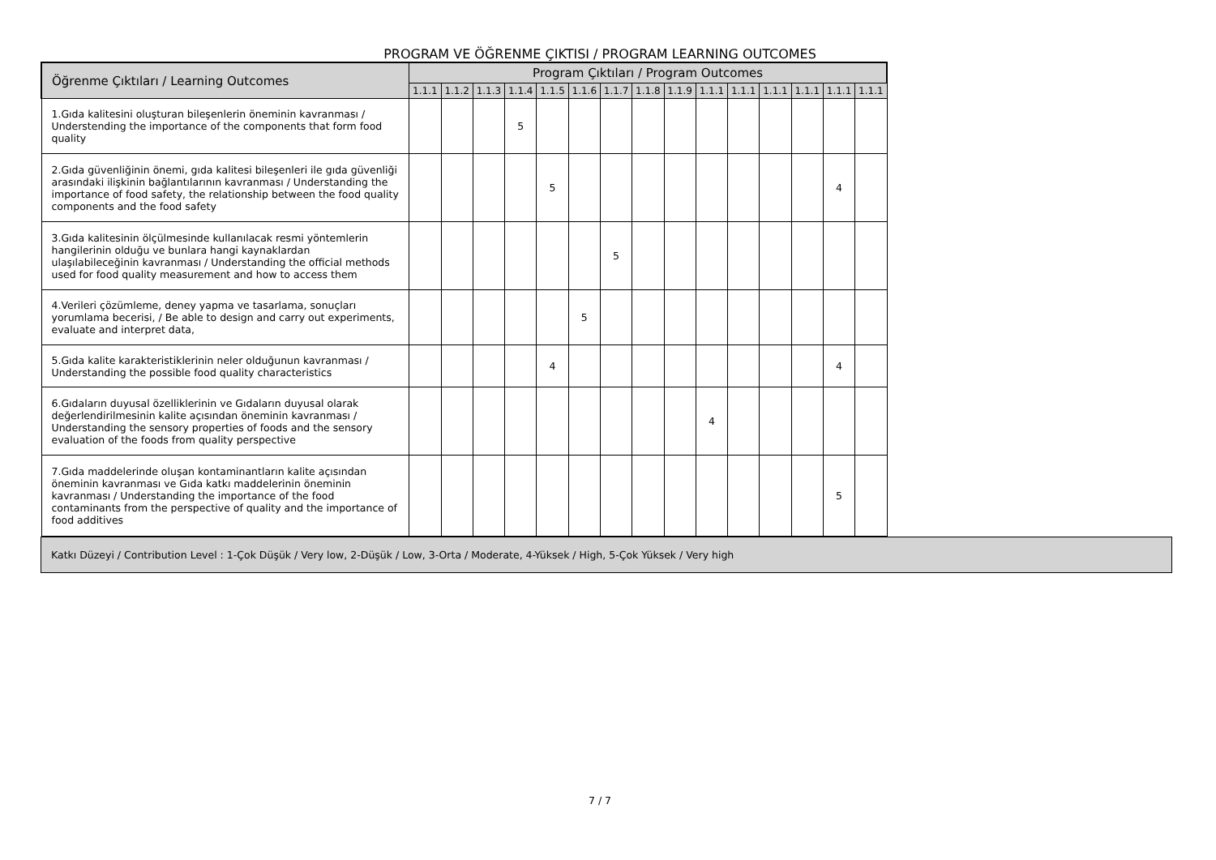PROGRAM VE ÖĞRENME ÇIKTISI / PROGRAM LEARNING OUTCOMES
| Öğrenme Çıktıları / Learning Outcomes | Program Çıktıları / Program Outcomes | | | | | | | | | | | | | | |
| --- | --- | --- | --- | --- | --- | --- | --- | --- | --- | --- | --- | --- | --- | --- | --- |
| | 1.1.1 | 1.1.2 | 1.1.3 | 1.1.4 | 1.1.5 | 1.1.6 | 1.1.7 | 1.1.8 | 1.1.9 | 1.1.1 | 1.1.1 | 1.1.1 | 1.1.1 | 1.1.1 | 1.1.1 |
| 1.Gıda kalitesini oluşturan bileşenlerin öneminin kavranması / Understending the importance of the components that form food quality | | | | 5 | | | | | | | | | | | |
| 2.Gıda güvenliğinin önemi, gıda kalitesi bileşenleri ile gıda güvenliği arasındaki ilişkinin bağlantılarının kavranması / Understanding the importance of food safety, the relationship between the food quality components and the food safety | | | | | 5 | | | | | | | | | 4 | |
| 3.Gıda kalitesinin ölçülmesinde kullanılacak resmi yöntemlerin hangilerinin olduğu ve bunlara hangi kaynaklardan ulaşılabileceğinin kavranması / Understanding the official methods used for food quality measurement and how to access them | | | | | | | 5 | | | | | | | | |
| 4.Verileri çözümleme, deney yapma ve tasarlama, sonuçları yorumlama becerisi, / Be able to design and carry out experiments, evaluate and interpret data, | | | | | | 5 | | | | | | | | | |
| 5.Gıda kalite karakteristiklerinin neler olduğunun kavranması / Understanding the possible food quality characteristics | | | | | 4 | | | | | | | | | 4 | |
| 6.Gıdaların duyusal özelliklerinin ve Gıdaların duyusal olarak değerlendirilmesinin kalite açısından öneminin kavranması / Understanding the sensory properties of foods and the sensory evaluation of the foods from quality perspective | | | | | | | | | | 4 | | | | | |
| 7.Gıda maddelerinde oluşan kontaminantların kalite açısından öneminin kavranması ve Gıda katkı maddelerinin öneminin kavranması / Understanding the importance of the food contaminants from the perspective of quality and the importance of food additives | | | | | | | | | | | | | | 5 | |
Katkı Düzeyi / Contribution Level : 1-Çok Düşük / Very low, 2-Düşük / Low, 3-Orta / Moderate, 4-Yüksek / High, 5-Çok Yüksek / Very high
7 / 7